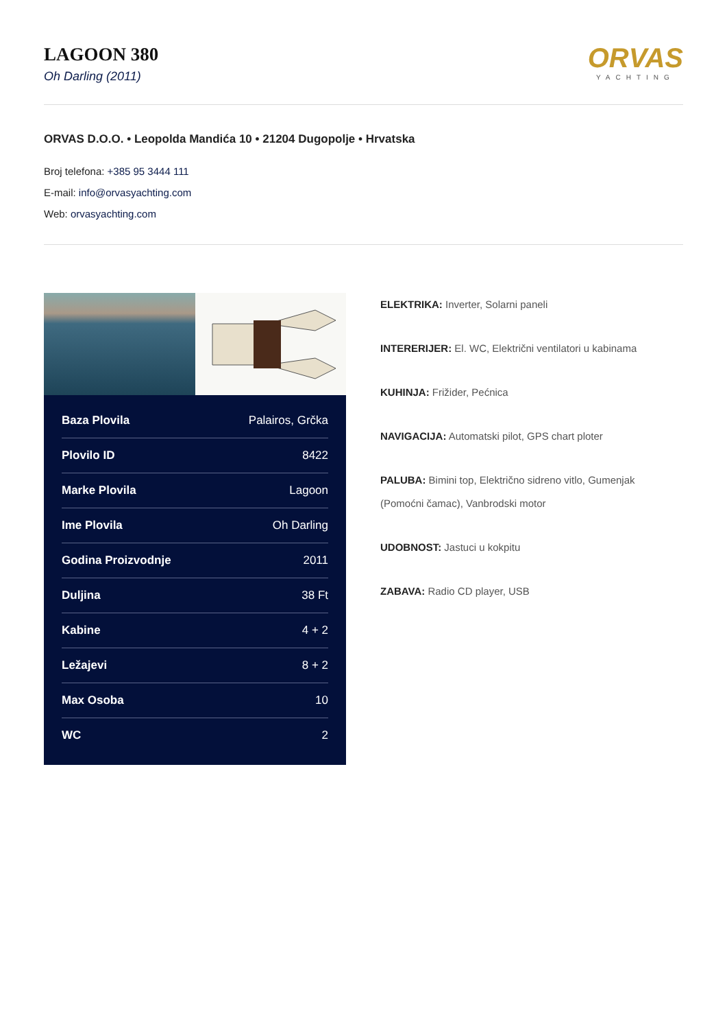LAGOON 380
Oh Darling (2011)
ORVAS
YACHTING
ORVAS D.O.O. • Leopolda Mandića 10 • 21204 Dugopolje • Hrvatska
Broj telefona: +385 95 3444 111
E-mail: info@orvasyachting.com
Web: orvasyachting.com
| Baza Plovila | Palairos, Grčka |
| Plovilo ID | 8422 |
| Marke Plovila | Lagoon |
| Ime Plovila | Oh Darling |
| Godina Proizvodnje | 2011 |
| Duljina | 38 Ft |
| Kabine | 4 + 2 |
| Ležajevi | 8 + 2 |
| Max Osoba | 10 |
| WC | 2 |
ELEKTRIKA: Inverter, Solarni paneli
INTERERIJER: El. WC, Električni ventilatori u kabinama
KUHINJA: Frižider, Pećnica
NAVIGACIJA: Automatski pilot, GPS chart ploter
PALUBA: Bimini top, Električno sidreno vitlo, Gumenjak (Pomoćni čamac), Vanbrodski motor
UDOBNOST: Jastuci u kokpitu
ZABAVA: Radio CD player, USB